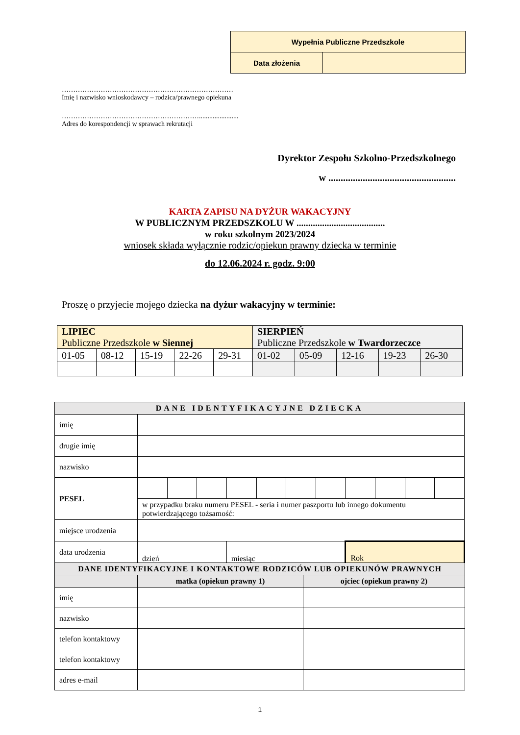| Wypełnia Publiczne Przedszkole | |
| Data złożenia | |
…………………………………………………………………
Imię i nazwisko wnioskodawcy – rodzica/prawnego opiekuna
…………………………………………………….......................
Adres do korespondencji w sprawach rekrutacji
Dyrektor Zespołu Szkolno-Przedszkolnego
w ....................................................
KARTA ZAPISU NA DYŻUR WAKACYJNY
W PUBLICZNYM PRZEDSZKOLU W ......................................
w roku szkolnym 2023/2024
wniosek składa wyłącznie rodzic/opiekun prawny dziecka w terminie
do 12.06.2024 r. godz. 9:00
Proszę o przyjecie mojego dziecka na dyżur wakacyjny w terminie:
| LIPIEC Publiczne Przedszkole w Siennej | | | | | SIERPIEŃ Publiczne Przedszkole w Twardorzeczce | | | | |
| 01-05 | 08-12 | 15-19 | 22-26 | 29-31 | 01-02 | 05-09 | 12-16 | 19-23 | 26-30 |
| DANE IDENTYFIKACYJNE DZIECKA | | | | | | | | | | | |
| imię | | | | | | | | | | | |
| drugie imię | | | | | | | | | | | |
| nazwisko | | | | | | | | | | | |
| PESEL | | | | | | | | | | | |
| | w przypadku braku numeru PESEL - seria i numer paszportu lub innego dokumentu potwierdzającego tożsamość: | | | | | | | | | | |
| miejsce urodzenia | | | | | | | | | | | |
| data urodzenia | dzień | | | miesiąc | | | | Rok | | | |
| DANE IDENTYFIKACYJNE I KONTAKTOWE RODZICÓW LUB OPIEKUNÓW PRAWNYCH | | |
| | matka (opiekun prawny 1) | ojciec (opiekun prawny 2) |
| imię | | |
| nazwisko | | |
| telefon kontaktowy | | |
| telefon kontaktowy | | |
| adres e-mail | | |
1